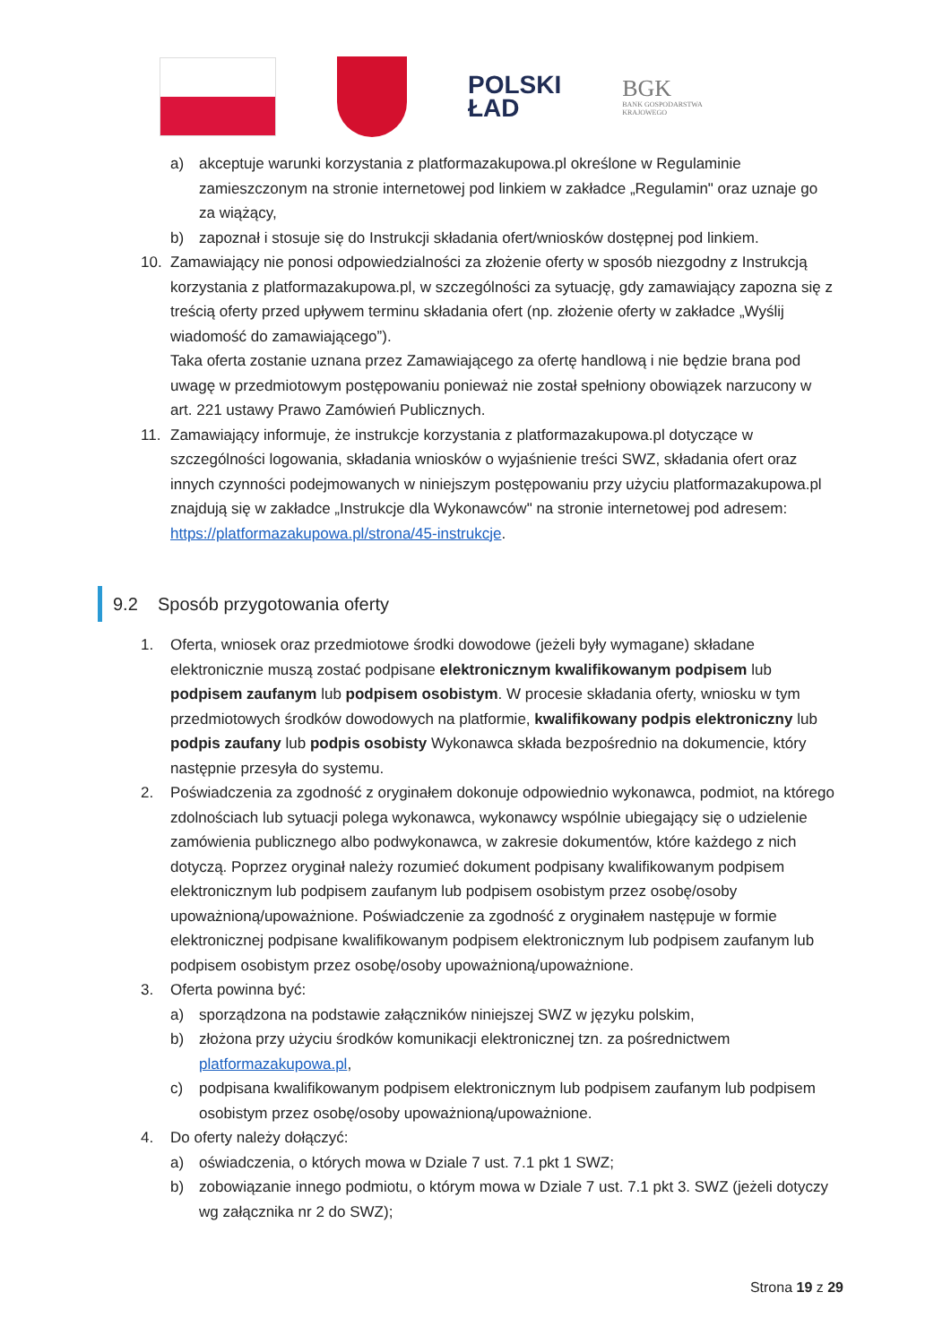POLSKI
ŁAD
BGK
BANK GOSPODARSTWA
KRAJOWEGO
a) akceptuje warunki korzystania z platformazakupowa.pl określone w Regulaminie zamieszczonym na stronie internetowej pod linkiem w zakładce „Regulamin" oraz uznaje go za wiążący,
b) zapoznał i stosuje się do Instrukcji składania ofert/wniosków dostępnej pod linkiem.
10. Zamawiający nie ponosi odpowiedzialności za złożenie oferty w sposób niezgodny z Instrukcją korzystania z platformazakupowa.pl, w szczególności za sytuację, gdy zamawiający zapozna się z treścią oferty przed upływem terminu składania ofert (np. złożenie oferty w zakładce „Wyślij wiadomość do zamawiającego”).
Taka oferta zostanie uznana przez Zamawiającego za ofertę handlową i nie będzie brana pod uwagę w przedmiotowym postępowaniu ponieważ nie został spełniony obowiązek narzucony w art. 221 ustawy Prawo Zamówień Publicznych.
11. Zamawiający informuje, że instrukcje korzystania z platformazakupowa.pl dotyczące w szczególności logowania, składania wniosków o wyjaśnienie treści SWZ, składania ofert oraz innych czynności podejmowanych w niniejszym postępowaniu przy użyciu platformazakupowa.pl znajdują się w zakładce „Instrukcje dla Wykonawców" na stronie internetowej pod adresem: https://platformazakupowa.pl/strona/45-instrukcje.
9.2 Sposób przygotowania oferty
1. Oferta, wniosek oraz przedmiotowe środki dowodowe (jeżeli były wymagane) składane elektronicznie muszą zostać podpisane elektronicznym kwalifikowanym podpisem lub podpisem zaufanym lub podpisem osobistym. W procesie składania oferty, wniosku w tym przedmiotowych środków dowodowych na platformie, kwalifikowany podpis elektroniczny lub podpis zaufany lub podpis osobisty Wykonawca składa bezpośrednio na dokumencie, który następnie przesyła do systemu.
2. Poświadczenia za zgodność z oryginałem dokonuje odpowiednio wykonawca, podmiot, na którego zdolnościach lub sytuacji polega wykonawca, wykonawcy wspólnie ubiegający się o udzielenie zamówienia publicznego albo podwykonawca, w zakresie dokumentów, które każdego z nich dotyczą. Poprzez oryginał należy rozumieć dokument podpisany kwalifikowanym podpisem elektronicznym lub podpisem zaufanym lub podpisem osobistym przez osobę/osoby upoważnioną/upoważnione. Poświadczenie za zgodność z oryginałem następuje w formie elektronicznej podpisane kwalifikowanym podpisem elektronicznym lub podpisem zaufanym lub podpisem osobistym przez osobę/osoby upoważnioną/upoważnione.
3. Oferta powinna być:
a) sporządzona na podstawie załączników niniejszej SWZ w języku polskim,
b) złożona przy użyciu środków komunikacji elektronicznej tzn. za pośrednictwem platformazakupowa.pl,
c) podpisana kwalifikowanym podpisem elektronicznym lub podpisem zaufanym lub podpisem osobistym przez osobę/osoby upoważnioną/upoważnione.
4. Do oferty należy dołączyć:
a) oświadczenia, o których mowa w Dziale 7 ust. 7.1 pkt 1 SWZ;
b) zobowiązanie innego podmiotu, o którym mowa w Dziale 7 ust. 7.1 pkt 3. SWZ (jeżeli dotyczy wg załącznika nr 2 do SWZ);
Strona 19 z 29